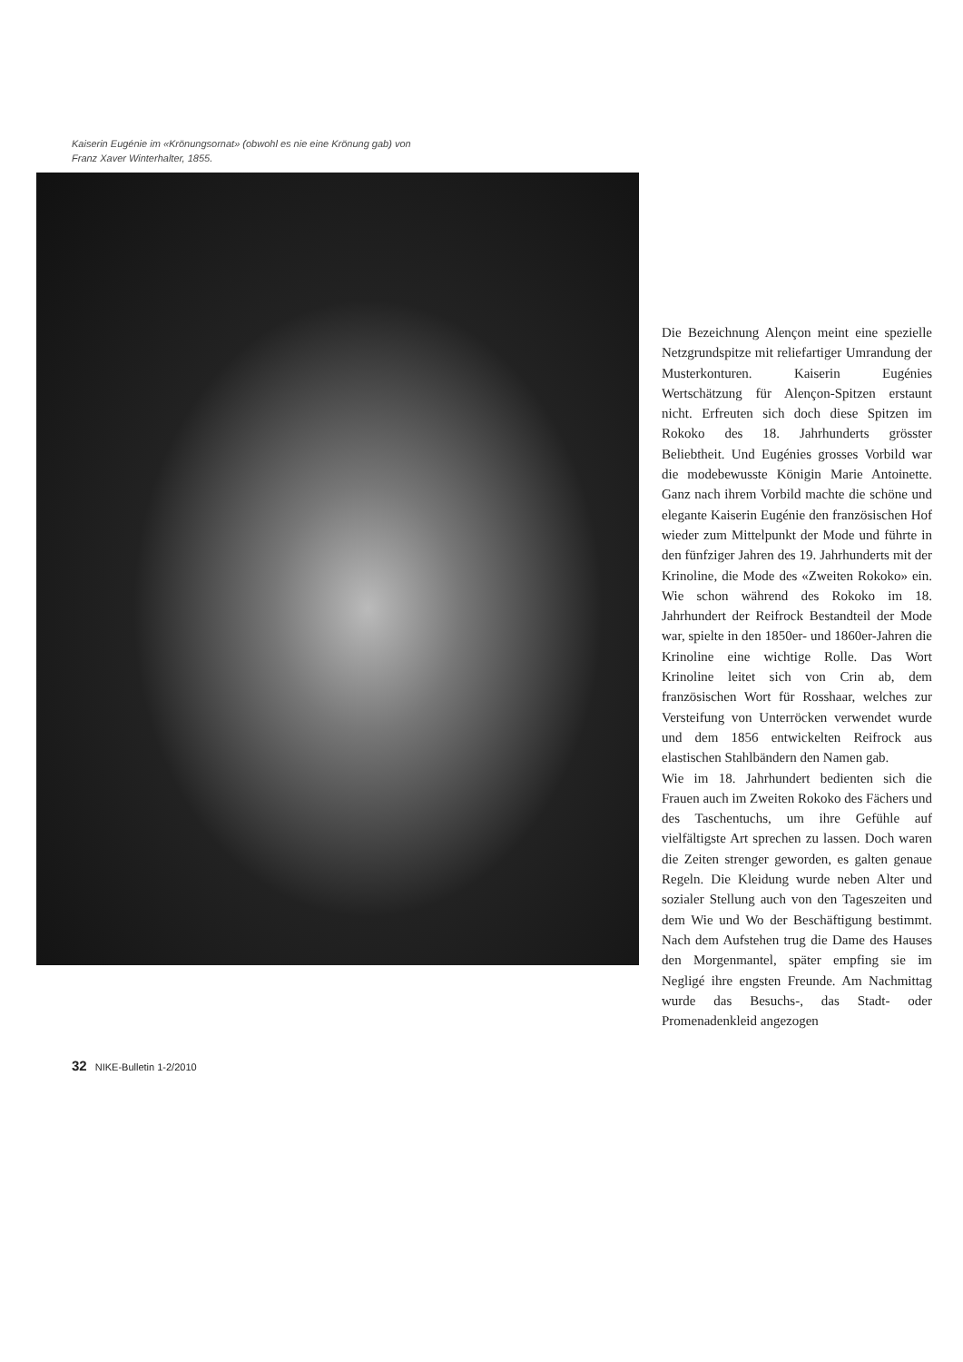Kaiserin Eugénie im «Krönungsornat» (obwohl es nie eine Krönung gab) von Franz Xaver Winterhalter, 1855.
Die Bezeichnung Alençon meint eine spezielle Netzgrundspitze mit reliefartiger Umrandung der Musterkonturen. Kaiserin Eugénies Wertschätzung für Alençon-Spitzen erstaunt nicht. Erfreuten sich doch diese Spitzen im Rokoko des 18. Jahrhunderts grösster Beliebtheit. Und Eugénies grosses Vorbild war die modebewusste Königin Marie Antoinette. Ganz nach ihrem Vorbild machte die schöne und elegante Kaiserin Eugénie den französischen Hof wieder zum Mittelpunkt der Mode und führte in den fünfziger Jahren des 19. Jahrhunderts mit der Krinoline, die Mode des «Zweiten Rokoko» ein. Wie schon während des Rokoko im 18. Jahrhundert der Reifrock Bestandteil der Mode war, spielte in den 1850er- und 1860er-Jahren die Krinoline eine wichtige Rolle. Das Wort Krinoline leitet sich von Crin ab, dem französischen Wort für Rosshaar, welches zur Versteifung von Unterröcken verwendet wurde und dem 1856 entwickelten Reifrock aus elastischen Stahlbändern den Namen gab.
Wie im 18. Jahrhundert bedienten sich die Frauen auch im Zweiten Rokoko des Fächers und des Taschentuchs, um ihre Gefühle auf vielfältigste Art sprechen zu lassen. Doch waren die Zeiten strenger geworden, es galten genaue Regeln. Die Kleidung wurde neben Alter und sozialer Stellung auch von den Tageszeiten und dem Wie und Wo der Beschäftigung bestimmt. Nach dem Aufstehen trug die Dame des Hauses den Morgenmantel, später empfing sie im Negligé ihre engsten Freunde. Am Nachmittag wurde das Besuchs-, das Stadt- oder Promenadenkleid angezogen
32 NIKE-Bulletin 1-2/2010